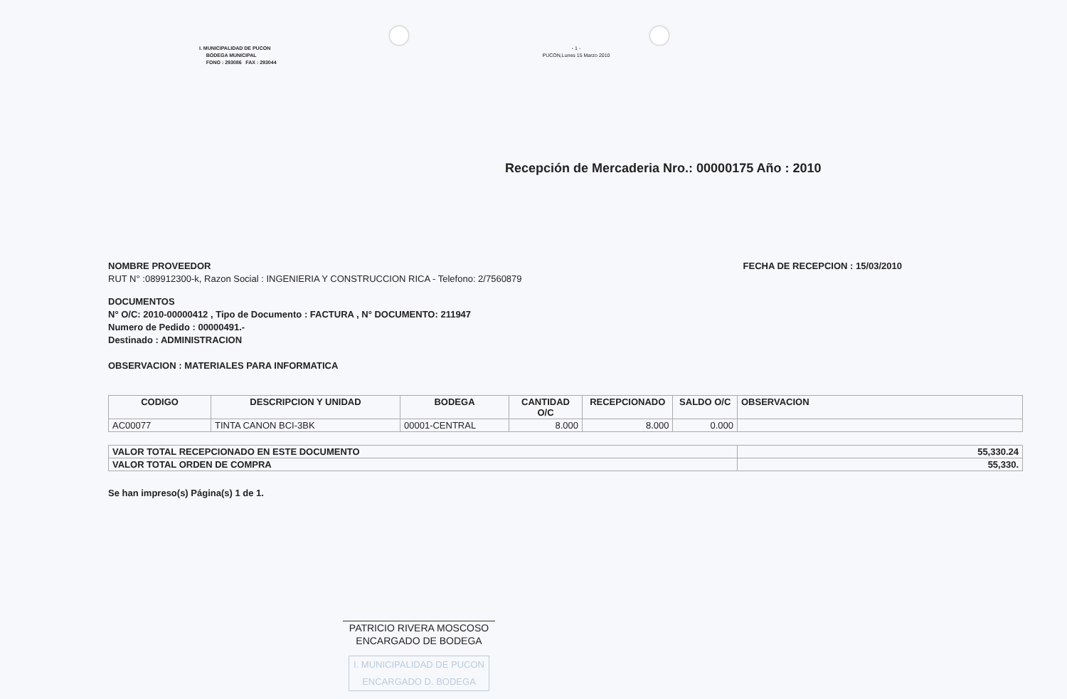I. MUNICIPALIDAD DE PUCON
BODEGA MUNICIPAL
FONO : 293086 FAX : 293044
- 1 -
PUCON,Lunes 15 Marzo 2010
Recepción de Mercaderia Nro.: 00000175 Año : 2010
NOMBRE PROVEEDOR
RUT N° :089912300-k, Razon Social : INGENIERIA Y CONSTRUCCION RICA - Telefono: 2/7560879
FECHA DE RECEPCION : 15/03/2010
DOCUMENTOS
N° O/C: 2010-00000412 , Tipo de Documento : FACTURA , N° DOCUMENTO: 211947
Numero de Pedido : 00000491.-
Destinado : ADMINISTRACION
OBSERVACION : MATERIALES PARA INFORMATICA
| CODIGO | DESCRIPCION Y UNIDAD | BODEGA | CANTIDAD O/C | RECEPCIONADO | SALDO O/C | OBSERVACION |
| --- | --- | --- | --- | --- | --- | --- |
| AC00077 | TINTA CANON BCI-3BK | 00001-CENTRAL | 8.000 | 8.000 | 0.000 | |
| VALOR TOTAL RECEPCIONADO EN ESTE DOCUMENTO | 55,330.24 |
| VALOR TOTAL ORDEN DE COMPRA | 55,330. |
Se han impreso(s) Página(s) 1 de 1.
PATRICIO RIVERA MOSCOSO
ENCARGADO DE BODEGA
I. MUNICIPALIDAD DE PUCON
ENCARGADO D. BODEGA